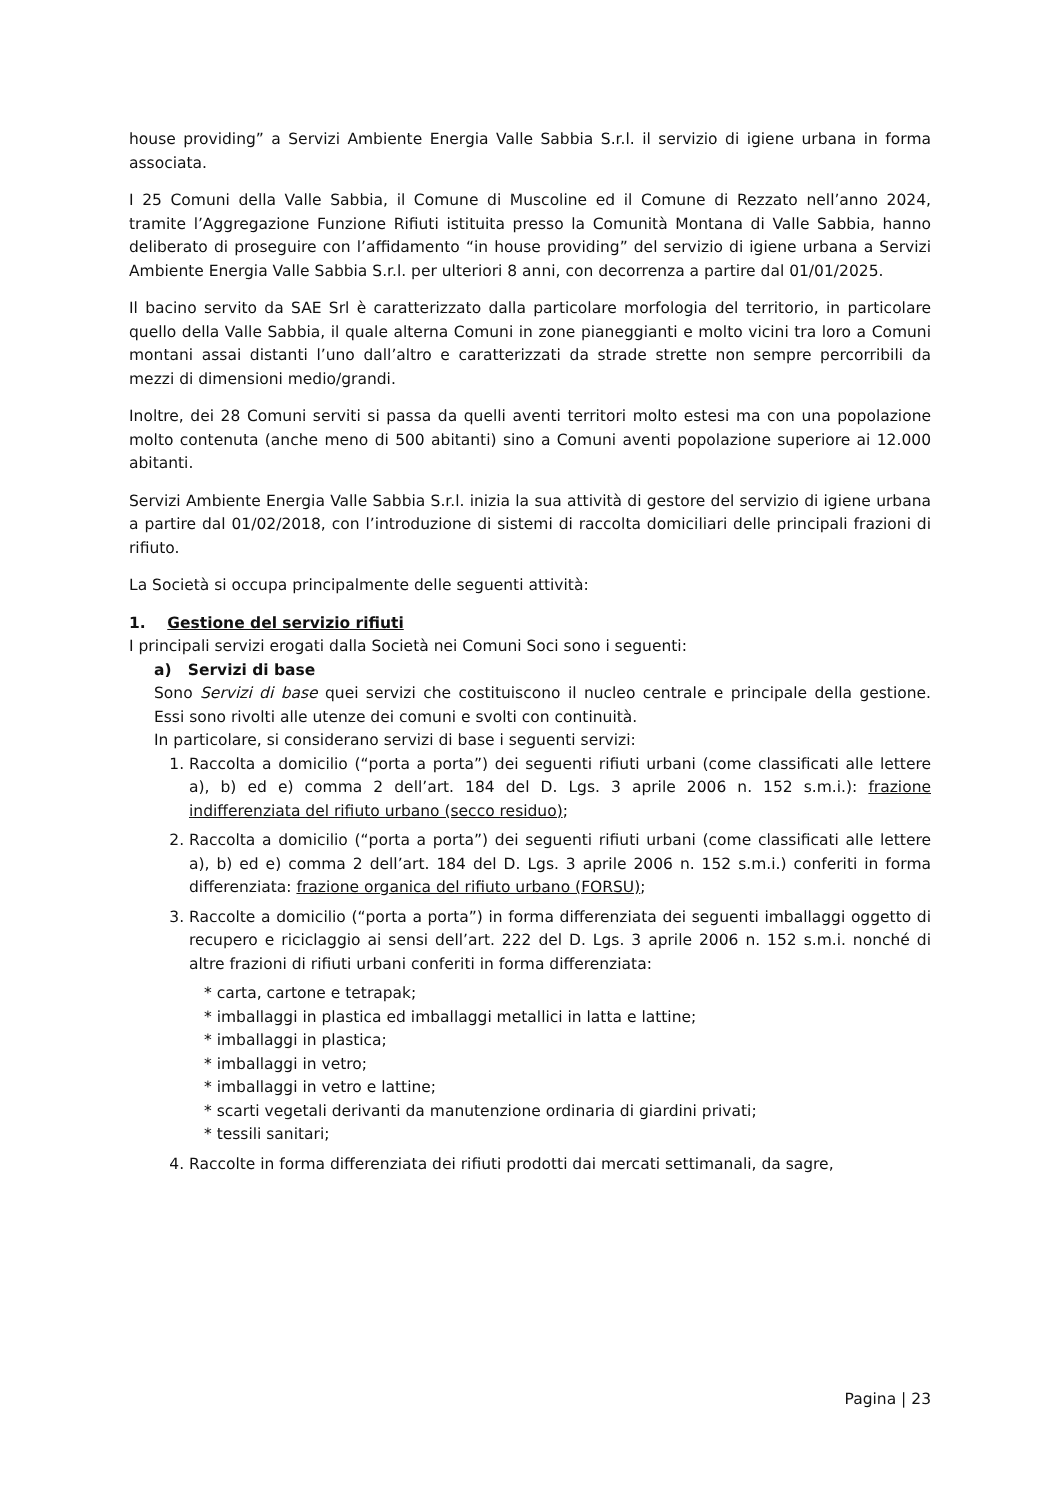house providing” a Servizi Ambiente Energia Valle Sabbia S.r.l. il servizio di igiene urbana in forma associata.
I 25 Comuni della Valle Sabbia, il Comune di Muscoline ed il Comune di Rezzato nell’anno 2024, tramite l’Aggregazione Funzione Rifiuti istituita presso la Comunità Montana di Valle Sabbia, hanno deliberato di proseguire con l’affidamento “in house providing” del servizio di igiene urbana a Servizi Ambiente Energia Valle Sabbia S.r.l. per ulteriori 8 anni, con decorrenza a partire dal 01/01/2025.
Il bacino servito da SAE Srl è caratterizzato dalla particolare morfologia del territorio, in particolare quello della Valle Sabbia, il quale alterna Comuni in zone pianeggianti e molto vicini tra loro a Comuni montani assai distanti l’uno dall’altro e caratterizzati da strade strette non sempre percorribili da mezzi di dimensioni medio/grandi.
Inoltre, dei 28 Comuni serviti si passa da quelli aventi territori molto estesi ma con una popolazione molto contenuta (anche meno di 500 abitanti) sino a Comuni aventi popolazione superiore ai 12.000 abitanti.
Servizi Ambiente Energia Valle Sabbia S.r.l. inizia la sua attività di gestore del servizio di igiene urbana a partire dal 01/02/2018, con l’introduzione di sistemi di raccolta domiciliari delle principali frazioni di rifiuto.
La Società si occupa principalmente delle seguenti attività:
1. Gestione del servizio rifiuti
I principali servizi erogati dalla Società nei Comuni Soci sono i seguenti:
a) Servizi di base
Sono Servizi di base quei servizi che costituiscono il nucleo centrale e principale della gestione. Essi sono rivolti alle utenze dei comuni e svolti con continuità.
In particolare, si considerano servizi di base i seguenti servizi:
1. Raccolta a domicilio (“porta a porta”) dei seguenti rifiuti urbani (come classificati alle lettere a), b) ed e) comma 2 dell’art. 184 del D. Lgs. 3 aprile 2006 n. 152 s.m.i.): frazione indifferenziata del rifiuto urbano (secco residuo);
2. Raccolta a domicilio (“porta a porta”) dei seguenti rifiuti urbani (come classificati alle lettere a), b) ed e) comma 2 dell’art. 184 del D. Lgs. 3 aprile 2006 n. 152 s.m.i.) conferiti in forma differenziata: frazione organica del rifiuto urbano (FORSU);
3. Raccolte a domicilio (“porta a porta”) in forma differenziata dei seguenti imballaggi oggetto di recupero e riciclaggio ai sensi dell’art. 222 del D. Lgs. 3 aprile 2006 n. 152 s.m.i. nonché di altre frazioni di rifiuti urbani conferiti in forma differenziata:
* carta, cartone e tetrapak;
* imballaggi in plastica ed imballaggi metallici in latta e lattine;
* imballaggi in plastica;
* imballaggi in vetro;
* imballaggi in vetro e lattine;
* scarti vegetali derivanti da manutenzione ordinaria di giardini privati;
* tessili sanitari;
4. Raccolte in forma differenziata dei rifiuti prodotti dai mercati settimanali, da sagre,
Pagina | 23